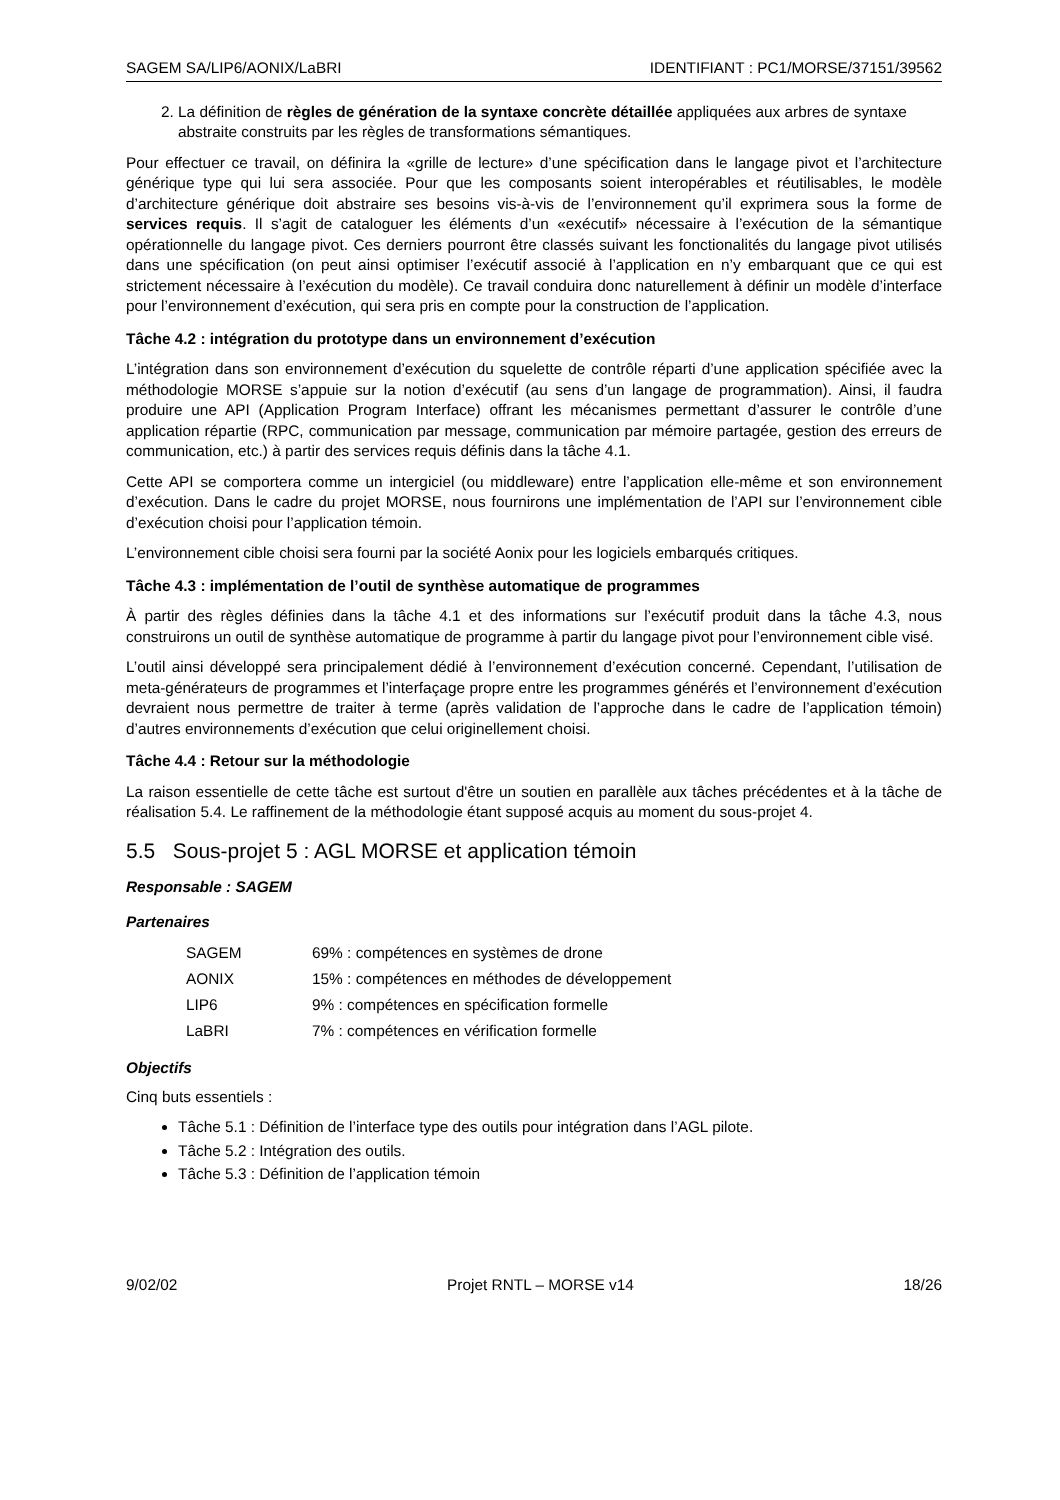SAGEM SA/LIP6/AONIX/LaBRI IDENTIFIANT : PC1/MORSE/37151/39562
2. La définition de règles de génération de la syntaxe concrète détaillée appliquées aux arbres de syntaxe abstraite construits par les règles de transformations sémantiques.
Pour effectuer ce travail, on définira la «grille de lecture» d’une spécification dans le langage pivot et l’architecture générique type qui lui sera associée. Pour que les composants soient interopérables et réutilisables, le modèle d’architecture générique doit abstraire ses besoins vis-à-vis de l’environnement qu’il exprimera sous la forme de services requis. Il s’agit de cataloguer les éléments d’un «exécutif» nécessaire à l’exécution de la sémantique opérationnelle du langage pivot. Ces derniers pourront être classés suivant les fonctionalités du langage pivot utilisés dans une spécification (on peut ainsi optimiser l’exécutif associé à l’application en n’y embarquant que ce qui est strictement nécessaire à l’exécution du modèle). Ce travail conduira donc naturellement à définir un modèle d’interface pour l’environnement d’exécution, qui sera pris en compte pour la construction de l’application.
Tâche 4.2 : intégration du prototype dans un environnement d’exécution
L’intégration dans son environnement d’exécution du squelette de contrôle réparti d’une application spécifiée avec la méthodologie MORSE s’appuie sur la notion d’exécutif (au sens d’un langage de programmation). Ainsi, il faudra produire une API (Application Program Interface) offrant les mécanismes permettant d’assurer le contrôle d’une application répartie (RPC, communication par message, communication par mémoire partagée, gestion des erreurs de communication, etc.) à partir des services requis définis dans la tâche 4.1.
Cette API se comportera comme un intergiciel (ou middleware) entre l’application elle-même et son environnement d’exécution. Dans le cadre du projet MORSE, nous fournirons une implémentation de l’API sur l’environnement cible d’exécution choisi pour l’application témoin.
L’environnement cible choisi sera fourni par la société Aonix pour les logiciels embarqués critiques.
Tâche 4.3 : implémentation de l’outil de synthèse automatique de programmes
À partir des règles définies dans la tâche 4.1 et des informations sur l’exécutif produit dans la tâche 4.3, nous construirons un outil de synthèse automatique de programme à partir du langage pivot pour l’environnement cible visé.
L’outil ainsi développé sera principalement dédié à l’environnement d’exécution concerné. Cependant, l’utilisation de meta-générateurs de programmes et l’interfaçage propre entre les programmes générés et l’environnement d’exécution devraient nous permettre de traiter à terme (après validation de l’approche dans le cadre de l’application témoin) d’autres environnements d’exécution que celui originellement choisi.
Tâche 4.4 : Retour sur la méthodologie
La raison essentielle de cette tâche est surtout d'être un soutien en parallèle aux tâches précédentes et à la tâche de réalisation 5.4. Le raffinement de la méthodologie étant supposé acquis au moment du sous-projet 4.
5.5 Sous-projet 5 : AGL MORSE et application témoin
Responsable : SAGEM
Partenaires
| SAGEM | 69% : compétences en systèmes de drone |
| AONIX | 15% : compétences en méthodes de développement |
| LIP6 | 9% : compétences en spécification formelle |
| LaBRI | 7% : compétences en vérification formelle |
Objectifs
Cinq buts essentiels :
Tâche 5.1 : Définition de l’interface type des outils pour intégration dans l’AGL pilote.
Tâche 5.2 : Intégration des outils.
Tâche 5.3 : Définition de l’application témoin
9/02/02 Projet RNTL – MORSE v14 18/26